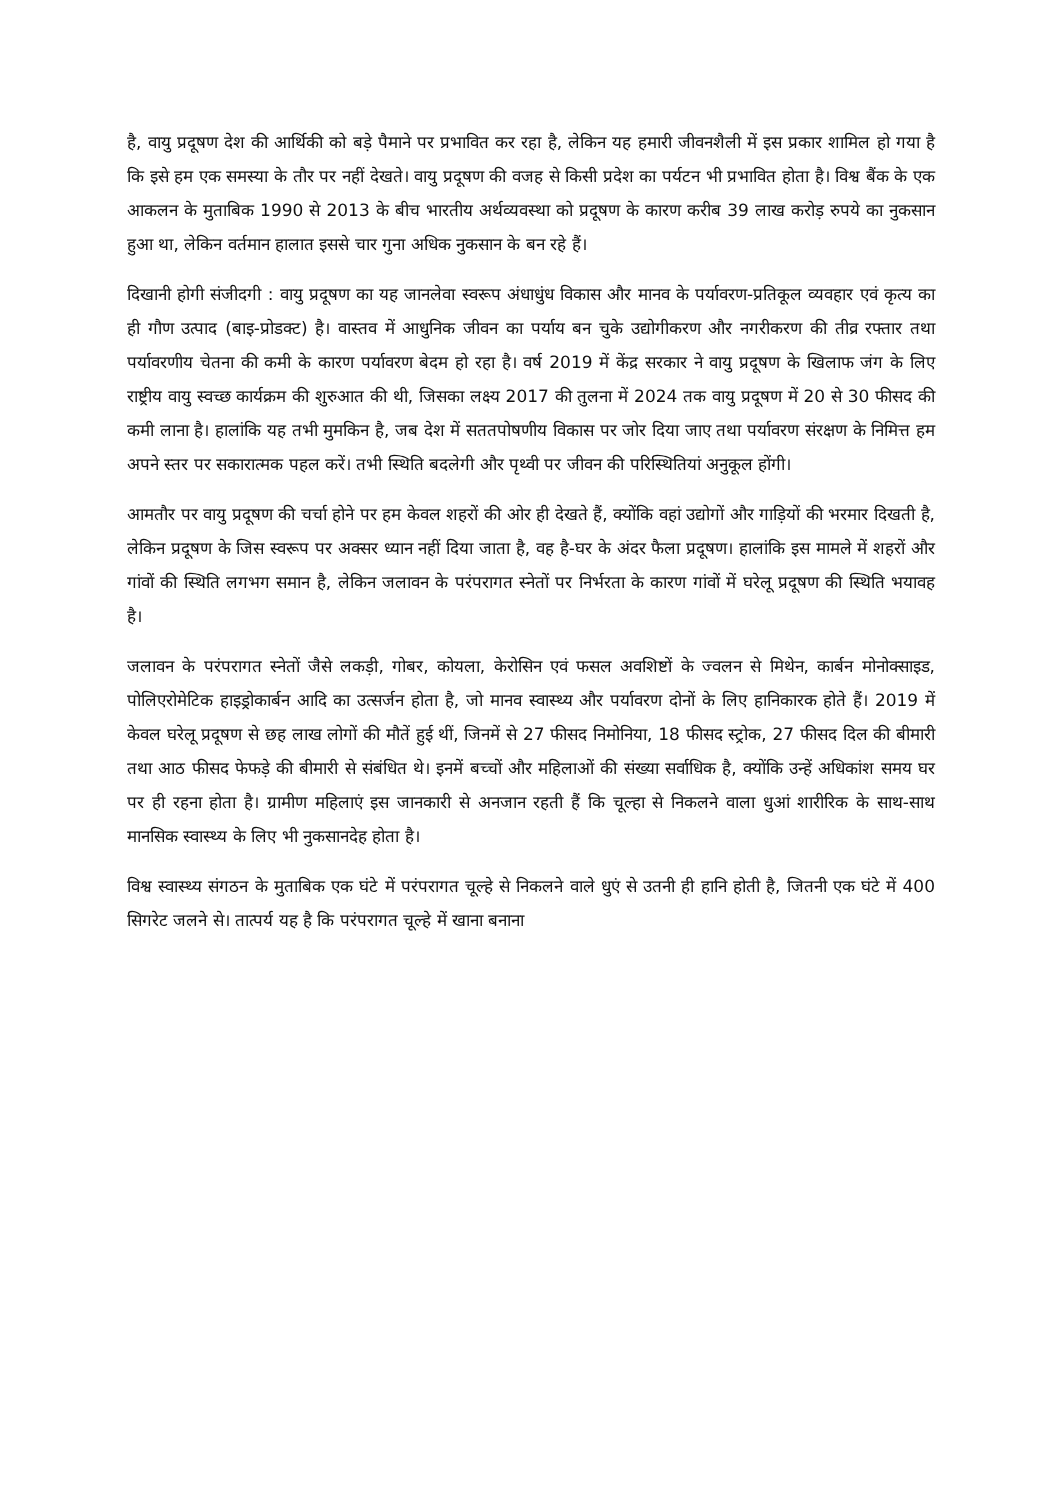है, वायु प्रदूषण देश की आर्थिकी को बड़े पैमाने पर प्रभावित कर रहा है, लेकिन यह हमारी जीवनशैली में इस प्रकार शामिल हो गया है कि इसे हम एक समस्या के तौर पर नहीं देखते। वायु प्रदूषण की वजह से किसी प्रदेश का पर्यटन भी प्रभावित होता है। विश्व बैंक के एक आकलन के मुताबिक 1990 से 2013 के बीच भारतीय अर्थव्यवस्था को प्रदूषण के कारण करीब 39 लाख करोड़ रुपये का नुकसान हुआ था, लेकिन वर्तमान हालात इससे चार गुना अधिक नुकसान के बन रहे हैं।
दिखानी होगी संजीदगी : वायु प्रदूषण का यह जानलेवा स्वरूप अंधाधुंध विकास और मानव के पर्यावरण-प्रतिकूल व्यवहार एवं कृत्य का ही गौण उत्पाद (बाइ-प्रोडक्ट) है। वास्तव में आधुनिक जीवन का पर्याय बन चुके उद्योगीकरण और नगरीकरण की तीव्र रफ्तार तथा पर्यावरणीय चेतना की कमी के कारण पर्यावरण बेदम हो रहा है। वर्ष 2019 में केंद्र सरकार ने वायु प्रदूषण के खिलाफ जंग के लिए राष्ट्रीय वायु स्वच्छ कार्यक्रम की शुरुआत की थी, जिसका लक्ष्य 2017 की तुलना में 2024 तक वायु प्रदूषण में 20 से 30 फीसद की कमी लाना है। हालांकि यह तभी मुमकिन है, जब देश में सततपोषणीय विकास पर जोर दिया जाए तथा पर्यावरण संरक्षण के निमित्त हम अपने स्तर पर सकारात्मक पहल करें। तभी स्थिति बदलेगी और पृथ्वी पर जीवन की परिस्थितियां अनुकूल होंगी।
आमतौर पर वायु प्रदूषण की चर्चा होने पर हम केवल शहरों की ओर ही देखते हैं, क्योंकि वहां उद्योगों और गाड़ियों की भरमार दिखती है, लेकिन प्रदूषण के जिस स्वरूप पर अक्सर ध्यान नहीं दिया जाता है, वह है-घर के अंदर फैला प्रदूषण। हालांकि इस मामले में शहरों और गांवों की स्थिति लगभग समान है, लेकिन जलावन के परंपरागत स्नेतों पर निर्भरता के कारण गांवों में घरेलू प्रदूषण की स्थिति भयावह है।
जलावन के परंपरागत स्नेतों जैसे लकड़ी, गोबर, कोयला, केरोसिन एवं फसल अवशिष्टों के ज्वलन से मिथेन, कार्बन मोनोक्साइड, पोलिएरोमेटिक हाइड्रोकार्बन आदि का उत्सर्जन होता है, जो मानव स्वास्थ्य और पर्यावरण दोनों के लिए हानिकारक होते हैं। 2019 में केवल घरेलू प्रदूषण से छह लाख लोगों की मौतें हुई थीं, जिनमें से 27 फीसद निमोनिया, 18 फीसद स्ट्रोक, 27 फीसद दिल की बीमारी तथा आठ फीसद फेफड़े की बीमारी से संबंधित थे। इनमें बच्चों और महिलाओं की संख्या सर्वाधिक है, क्योंकि उन्हें अधिकांश समय घर पर ही रहना होता है। ग्रामीण महिलाएं इस जानकारी से अनजान रहती हैं कि चूल्हा से निकलने वाला धुआं शारीरिक के साथ-साथ मानसिक स्वास्थ्य के लिए भी नुकसानदेह होता है।
विश्व स्वास्थ्य संगठन के मुताबिक एक घंटे में परंपरागत चूल्हे से निकलने वाले धुएं से उतनी ही हानि होती है, जितनी एक घंटे में 400 सिगरेट जलने से। तात्पर्य यह है कि परंपरागत चूल्हे में खाना बनाना